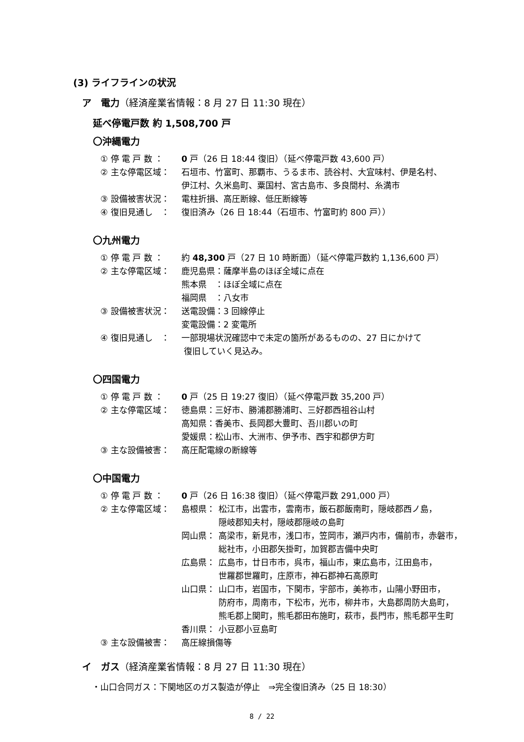(3) ライフラインの状況
ア　電力（経済産業省情報：8 月 27 日 11:30 現在）
延べ停電戸数 約 1,508,700 戸
〇沖縄電力
① 停 電 戸 数 ： 0 戸（26 日 18:44 復旧）（延べ停電戸数 43,600 戸）
② 主な停電区域： 石垣市、竹富町、那覇市、うるま市、読谷村、大宜味村、伊是名村、
伊江村、久米島町、粟国村、宮古島市、多良間村、糸満市
③ 設備被害状況： 電柱折損、高圧断線、低圧断線等
④ 復旧見通し　： 復旧済み（26 日 18:44（石垣市、竹富町約 800 戸））
〇九州電力
① 停 電 戸 数 ： 約 48,300 戸（27 日 10 時断面）（延べ停電戸数約 1,136,600 戸）
② 主な停電区域： 鹿児島県：薩摩半島のほぼ全域に点在
熊本県　：ほぼ全域に点在
福岡県　：八女市
③ 設備被害状況： 送電設備：3 回線停止
変電設備：2 変電所
④ 復旧見通し　： 一部現場状況確認中で未定の箇所があるものの、27 日にかけて
復旧していく見込み。
〇四国電力
① 停 電 戸 数 ： 0 戸（25 日 19:27 復旧）（延べ停電戸数 35,200 戸）
② 主な停電区域： 徳島県：三好市、勝浦郡勝浦町、三好郡西祖谷山村
高知県：香美市、長岡郡大豊町、吾川郡いの町
愛媛県：松山市、大洲市、伊予市、西宇和郡伊方町
③ 主な設備被害： 高圧配電線の断線等
〇中国電力
① 停 電 戸 数 ： 0 戸（26 日 16:38 復旧）（延べ停電戸数 291,000 戸）
② 主な停電区域： 島根県： 松江市，出雲市，雲南市，飯石郡飯南町，隠岐郡西ノ島，
隠岐郡知夫村，隠岐郡隠岐の島町
岡山県： 高梁市，新見市，浅口市，笠岡市，瀬戸内市，備前市，赤磐市，
総社市，小田郡矢掛町，加賀郡吉備中央町
広島県： 広島市，廿日市市，呉市，福山市，東広島市，江田島市，
世羅郡世羅町，庄原市，神石郡神石高原町
山口県： 山口市，岩国市，下関市，宇部市，美祢市，山陽小野田市，
防府市，周南市，下松市，光市，柳井市，大島郡周防大島町，
熊毛郡上関町，熊毛郡田布施町，萩市，長門市，熊毛郡平生町
香川県： 小豆郡小豆島町
③ 主な設備被害： 高圧線損傷等
イ　ガス（経済産業省情報：8 月 27 日 11:30 現在）
・山口合同ガス：下関地区のガス製造が停止　⇒完全復旧済み（25 日 18:30）
8 / 22